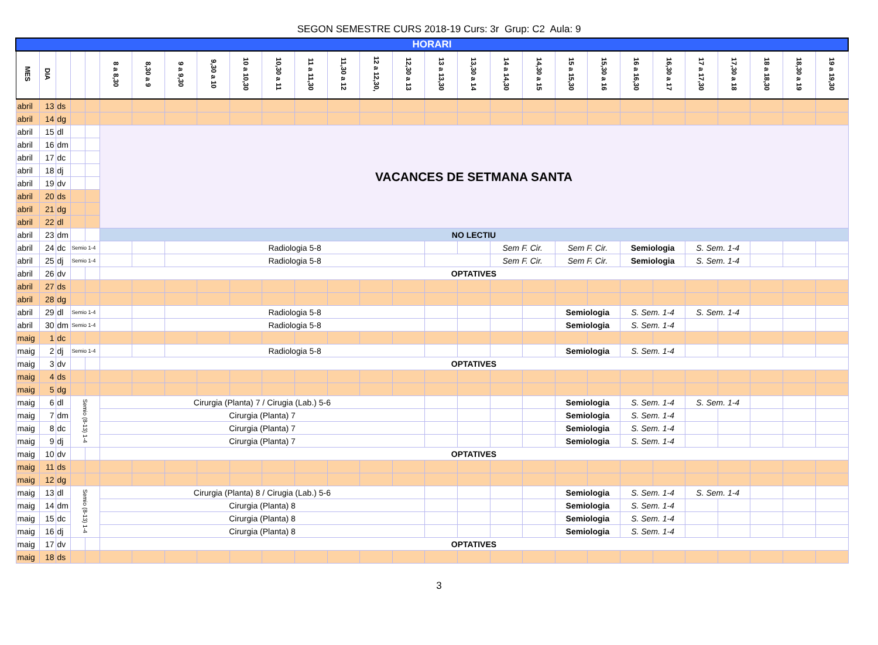SEGON SEMESTRE CURS 2018-19 Curs: 3r Grup: C2 Aula: 9
| HORARI | | | | | | | | | | | | | | | | | | | | | | | | | | | |
| MES | DIA | | | | 8 a 8,30 | 8,30 a 9 | 9 a 9,30 | 9,30 a 10 | 10 a 10,30 | 10,30 a 11 | 11 a 11,30 | 11,30 a 12 | 12 a 12,30, | 12,30 a 13 | 13 a 13,30 | 13,30 a 14 | 14 a 14,30 | 14,30 a 15 | 15 a 15,30 | 15,30 a 16 | 16 a 16,30 | 16,30 a 17 | 17 a 17,30 | 17,30 a 18 | 18 a 18,30 | 18,30 a 19 | 19 a 19,30 |
| abril | 13 | ds | | | | | | | | | | | | | | | | | | | | | | | | | |
| abril | 14 | dg | | | | | | | | | | | | | | | | | | | | | | | | | |
| abril | 15 | dl | | | VACANCES DE SETMANA SANTA | | | | | | | | | | | | | | | | | | | | | | |
| abril | 16 | dm | | | | | | | | | | | | | | | | | | | | | | | | | |
| abril | 17 | dc | | | | | | | | | | | | | | | | | | | | | | | | | |
| abril | 18 | dj | | | | | | | | | | | | | | | | | | | | | | | | | |
| abril | 19 | dv | | | | | | | | | | | | | | | | | | | | | | | | | |
| abril | 20 | ds | | | | | | | | | | | | | | | | | | | | | | | | | |
| abril | 21 | dg | | | | | | | | | | | | | | | | | | | | | | | | | |
| abril | 22 | dl | | | | | | | | | | | | | | | | | | | | | | | | | |
| abril | 23 | dm | | | NO LECTIU | | | | | | | | | | | | | | | | | | | | | | |
| abril | 24 | dc | Semio 1-4 | | | | Radiologia 5-8 | | | | | | | | | | Sem F. Cir. | | Sem F. Cir. | | Semiologia | | S. Sem. 1-4 | | | | |
| abril | 25 | dj | Semio 1-4 | | | | Radiologia 5-8 | | | | | | | | | | Sem F. Cir. | | Sem F. Cir. | | Semiologia | | S. Sem. 1-4 | | | | |
| abril | 26 | dv | | | OPTATIVES | | | | | | | | | | | | | | | | | | | | | | |
| abril | 27 | ds | | | | | | | | | | | | | | | | | | | | | | | | | |
| abril | 28 | dg | | | | | | | | | | | | | | | | | | | | | | | | | |
| abril | 29 | dl | Semio 1-4 | | | | Radiologia 5-8 | | | | | | | | | | | | Semiologia | | S. Sem. 1-4 | | S. Sem. 1-4 | | | | |
| abril | 30 | dm | Semio 1-4 | | | | Radiologia 5-8 | | | | | | | | | | | | Semiologia | | S. Sem. 1-4 | | | | | | |
| maig | 1 | dc | | | | | | | | | | | | | | | | | | | | | | | | | |
| maig | 2 | dj | Semio 1-4 | | | | Radiologia 5-8 | | | | | | | | | | | | Semiologia | | S. Sem. 1-4 | | | | | | |
| maig | 3 | dv | | | OPTATIVES | | | | | | | | | | | | | | | | | | | | | | |
| maig | 4 | ds | | | | | | | | | | | | | | | | | | | | | | | | | |
| maig | 5 | dg | | | | | | | | | | | | | | | | | | | | | | | | | |
| maig | 6 | dl | Semio (8-13) 1-4 | | Cirurgia (Planta) 7 / Cirugia (Lab.) 5-6 | | | | | | | | | | | | | | Semiologia | | S. Sem. 1-4 | | S. Sem. 1-4 | | | | |
| maig | 7 | dm | | | Cirurgia (Planta) 7 | | | | | | | | | | | | | | Semiologia | | S. Sem. 1-4 | | | | | | |
| maig | 8 | dc | | | Cirurgia (Planta) 7 | | | | | | | | | | | | | | Semiologia | | S. Sem. 1-4 | | | | | | |
| maig | 9 | dj | | | Cirurgia (Planta) 7 | | | | | | | | | | | | | | Semiologia | | S. Sem. 1-4 | | | | | | |
| maig | 10 | dv | | | OPTATIVES | | | | | | | | | | | | | | | | | | | | | | |
| maig | 11 | ds | | | | | | | | | | | | | | | | | | | | | | | | | |
| maig | 12 | dg | | | | | | | | | | | | | | | | | | | | | | | | | |
| maig | 13 | dl | Semio (8-13) 1-4 | | Cirurgia (Planta) 8 / Cirugia (Lab.) 5-6 | | | | | | | | | | | | | | Semiologia | | S. Sem. 1-4 | | S. Sem. 1-4 | | | | |
| maig | 14 | dm | | | Cirurgia (Planta) 8 | | | | | | | | | | | | | | Semiologia | | S. Sem. 1-4 | | | | | | |
| maig | 15 | dc | | | Cirurgia (Planta) 8 | | | | | | | | | | | | | | Semiologia | | S. Sem. 1-4 | | | | | | |
| maig | 16 | dj | | | Cirurgia (Planta) 8 | | | | | | | | | | | | | | Semiologia | | S. Sem. 1-4 | | | | | | |
| maig | 17 | dv | | | OPTATIVES | | | | | | | | | | | | | | | | | | | | | | |
| maig | 18 | ds | | | | | | | | | | | | | | | | | | | | | | | | | |
3